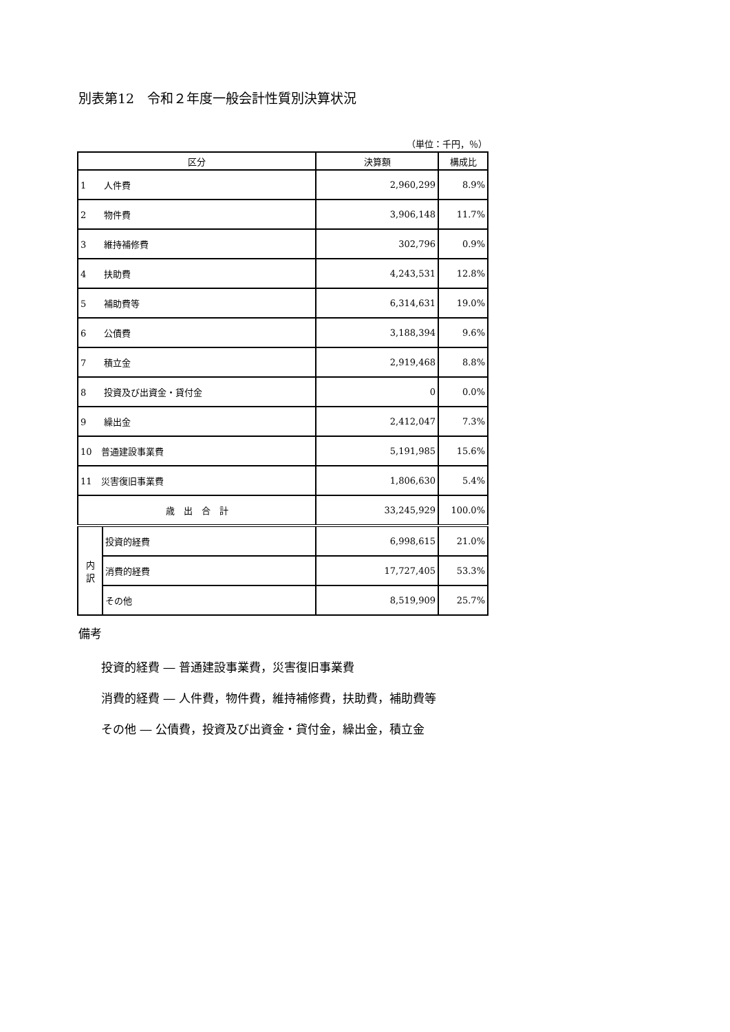別表第12　令和２年度一般会計性質別決算状況
（単位：千円，％）
| 区分 | | 決算額 | 構成比 |
| --- | --- | --- | --- |
| 1 人件費 | | 2,960,299 | 8.9% |
| 2 物件費 | | 3,906,148 | 11.7% |
| 3 維持補修費 | | 302,796 | 0.9% |
| 4 扶助費 | | 4,243,531 | 12.8% |
| 5 補助費等 | | 6,314,631 | 19.0% |
| 6 公債費 | | 3,188,394 | 9.6% |
| 7 積立金 | | 2,919,468 | 8.8% |
| 8 投資及び出資金・貸付金 | | 0 | 0.0% |
| 9 繰出金 | | 2,412,047 | 7.3% |
| 10 普通建設事業費 | | 5,191,985 | 15.6% |
| 11 災害復旧事業費 | | 1,806,630 | 5.4% |
| 歳 出 合 計 | | 33,245,929 | 100.0% |
| 内 訳 | 投資的経費 | 6,998,615 | 21.0% |
| | 消費的経費 | 17,727,405 | 53.3% |
| | その他 | 8,519,909 | 25.7% |
備考
投資的経費 ― 普通建設事業費，災害復旧事業費
消費的経費 ― 人件費，物件費，維持補修費，扶助費，補助費等
その他 ― 公債費，投資及び出資金・貸付金，繰出金，積立金